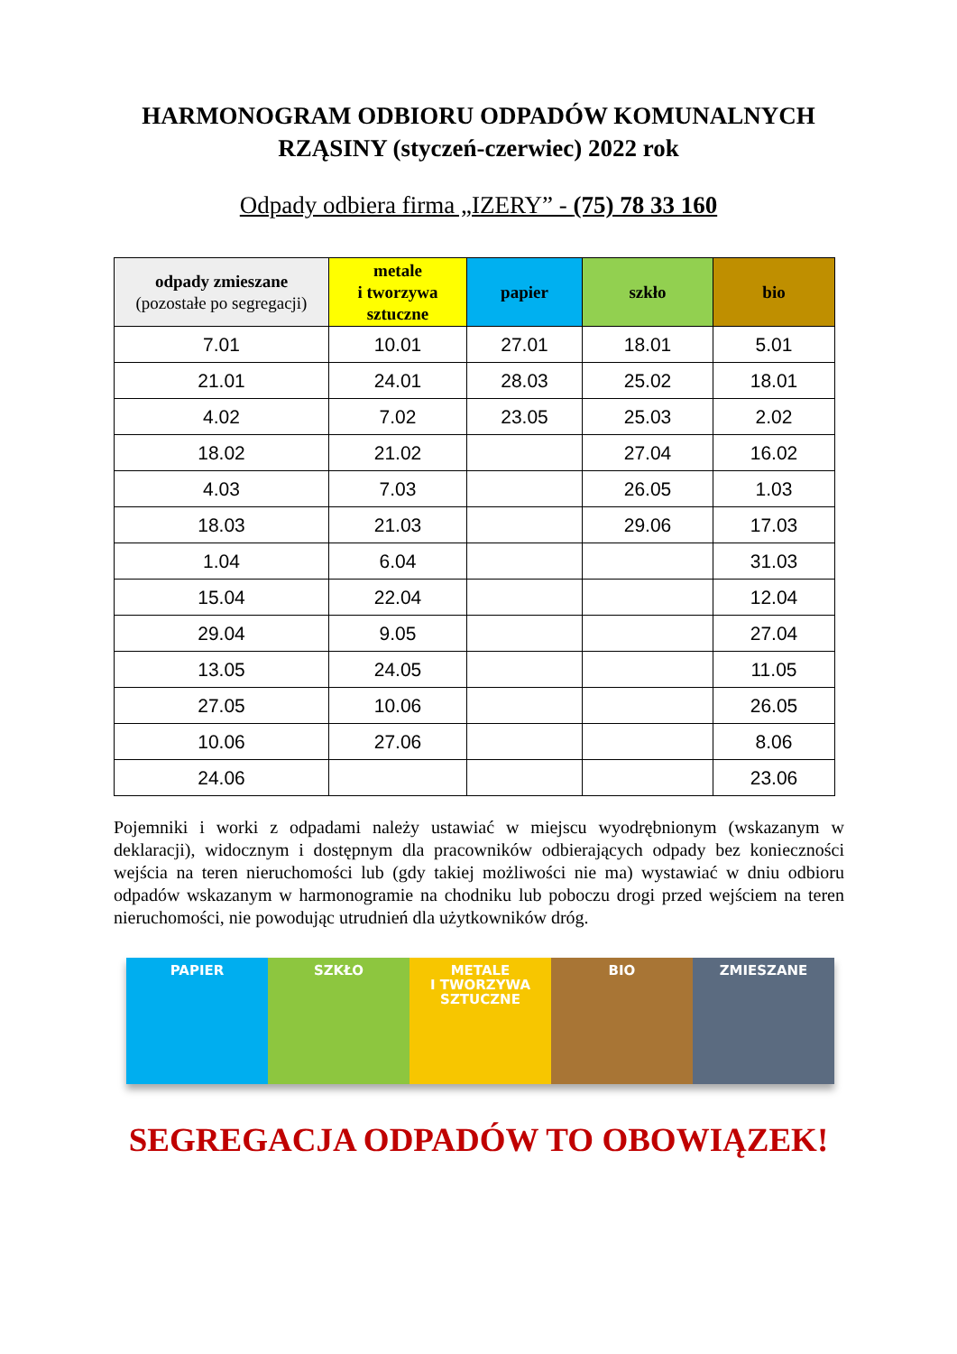HARMONOGRAM ODBIORU ODPADÓW KOMUNALNYCH
RZĄSINY (styczeń-czerwiec) 2022 rok
Odpady odbiera firma „IZERY” - (75) 78 33 160
| odpady zmieszane (pozostałe po segregacji) | metale i tworzywa sztuczne | papier | szkło | bio |
| --- | --- | --- | --- | --- |
| 7.01 | 10.01 | 27.01 | 18.01 | 5.01 |
| 21.01 | 24.01 | 28.03 | 25.02 | 18.01 |
| 4.02 | 7.02 | 23.05 | 25.03 | 2.02 |
| 18.02 | 21.02 | | 27.04 | 16.02 |
| 4.03 | 7.03 | | 26.05 | 1.03 |
| 18.03 | 21.03 | | 29.06 | 17.03 |
| 1.04 | 6.04 | | | 31.03 |
| 15.04 | 22.04 | | | 12.04 |
| 29.04 | 9.05 | | | 27.04 |
| 13.05 | 24.05 | | | 11.05 |
| 27.05 | 10.06 | | | 26.05 |
| 10.06 | 27.06 | | | 8.06 |
| 24.06 | | | | 23.06 |
Pojemniki i worki z odpadami należy ustawiać w miejscu wyodrębnionym (wskazanym w deklaracji), widocznym i dostępnym dla pracowników odbierających odpady bez konieczności wejścia na teren nieruchomości lub (gdy takiej możliwości nie ma) wystawiać w dniu odbioru odpadów wskazanym w harmonogramie na chodniku lub poboczu drogi przed wejściem na teren nieruchomości, nie powodując utrudnień dla użytkowników dróg.
PAPIER SZKŁO METALE
I TWORZYWA
SZTUCZNE
BIO ZMIESZANE
SEGREGACJA ODPADÓW TO OBOWIĄZEK!